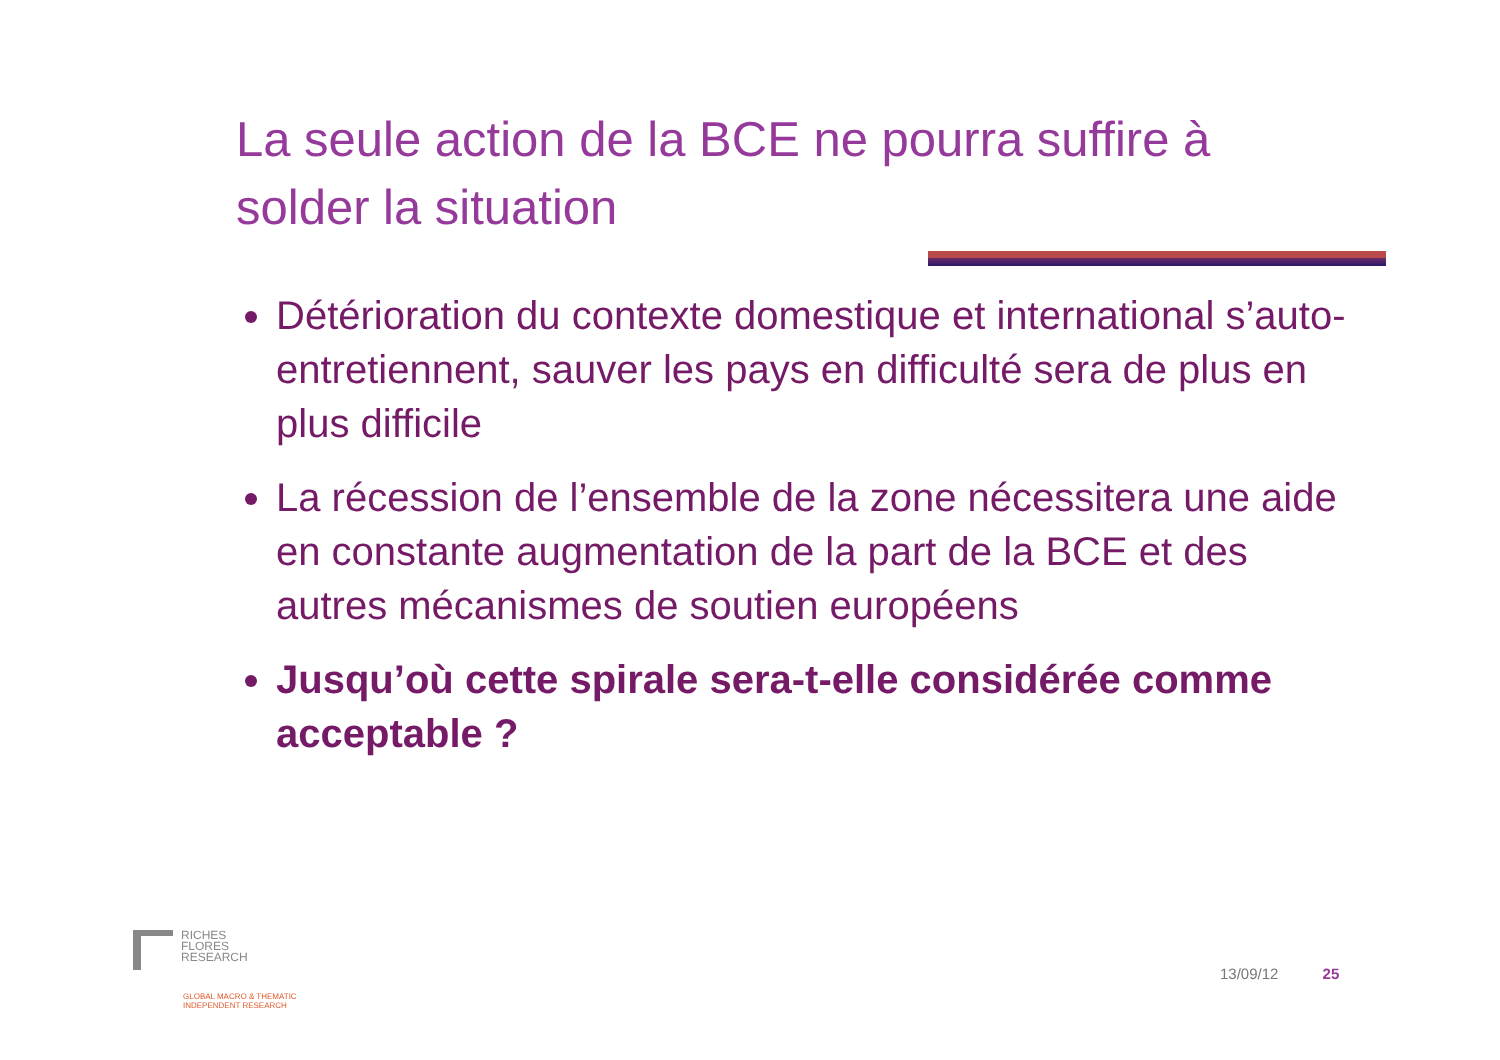La seule action de la BCE ne pourra suffire à solder la situation
Détérioration du contexte domestique et international s’auto-entretiennent, sauver les pays en difficulté sera de plus en plus difficile
La récession de l’ensemble de la zone nécessitera une aide en constante augmentation de la part de la BCE et des autres mécanismes de soutien européens
Jusqu’où cette spirale sera-t-elle considérée comme acceptable ?
RICHES
FLORES
RESEARCH
GLOBAL MACRO & THEMATIC
INDEPENDENT RESEARCH
13/09/12 25